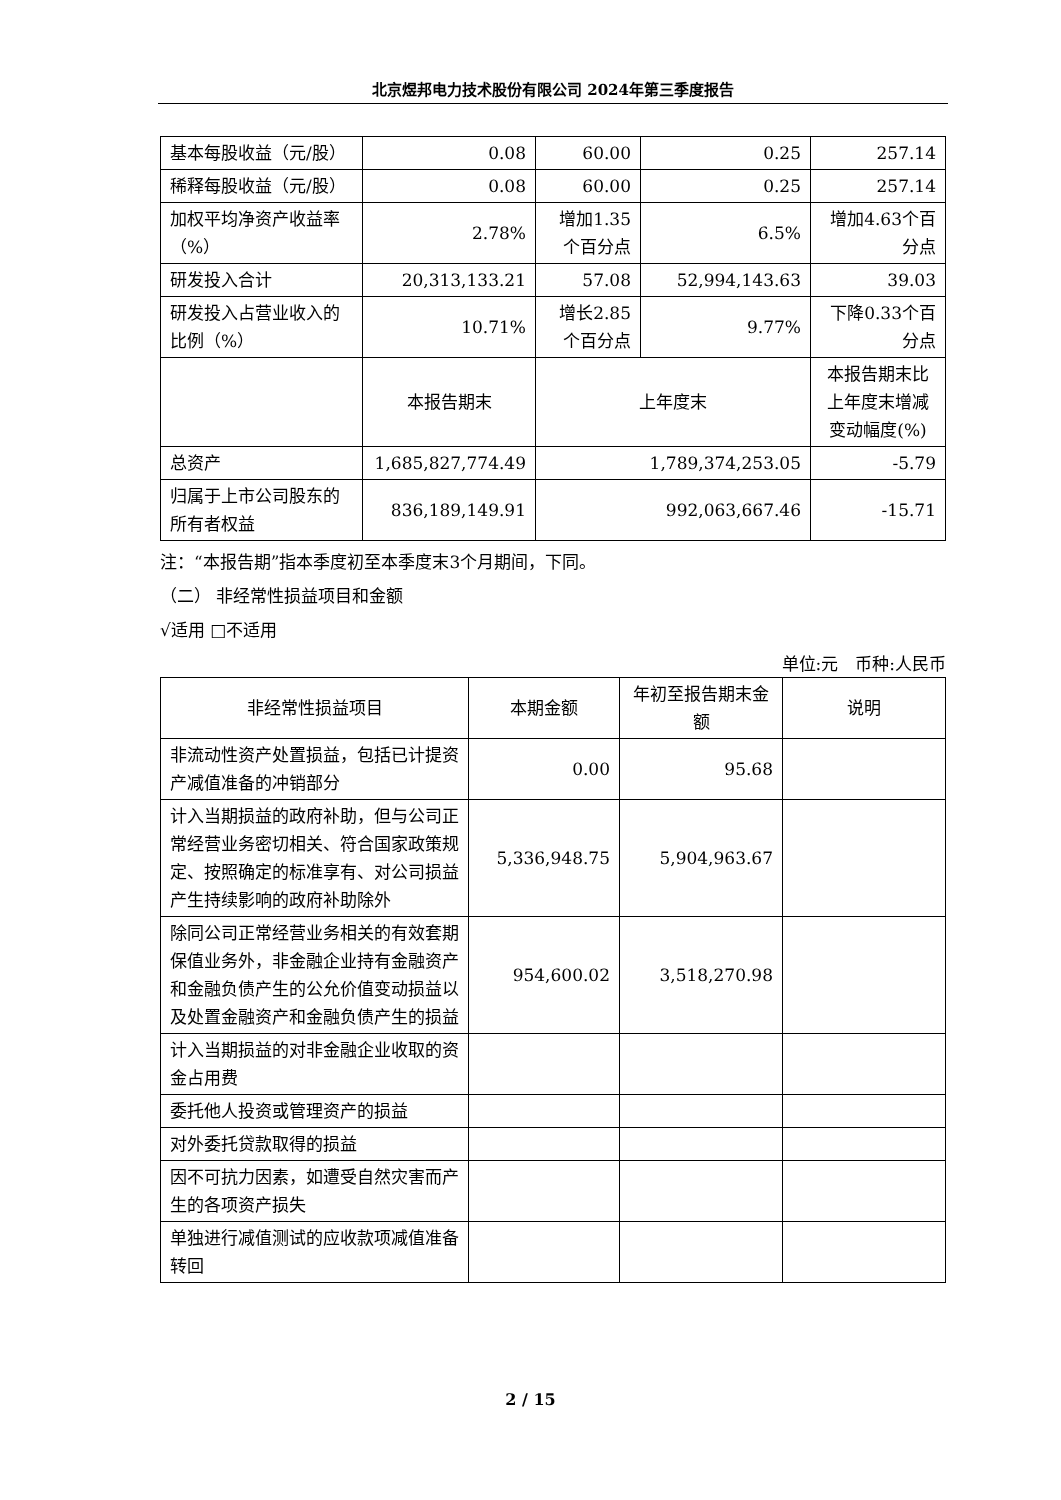北京煜邦电力技术股份有限公司 2024年第三季度报告
| 基本每股收益（元/股） | 0.08 | 60.00 | 0.25 | 257.14 |
| 稀释每股收益（元/股） | 0.08 | 60.00 | 0.25 | 257.14 |
| 加权平均净资产收益率（%） | 2.78% | 增加1.35个百分点 | 6.5% | 增加4.63个百分点 |
| 研发投入合计 | 20,313,133.21 | 57.08 | 52,994,143.63 | 39.03 |
| 研发投入占营业收入的比例（%） | 10.71% | 增长2.85个百分点 | 9.77% | 下降0.33个百分点 |
| | 本报告期末 | 上年度末 | | 本报告期末比上年度末增减变动幅度(%) |
| 总资产 | 1,685,827,774.49 | 1,789,374,253.05 | | -5.79 |
| 归属于上市公司股东的所有者权益 | 836,189,149.91 | 992,063,667.46 | | -15.71 |
注：“本报告期”指本季度初至本季度末3个月期间，下同。
（二） 非经常性损益项目和金额
√适用 □不适用
单位:元　币种:人民币
| 非经常性损益项目 | 本期金额 | 年初至报告期末金额 | 说明 |
| 非流动性资产处置损益，包括已计提资产减值准备的冲销部分 | 0.00 | 95.68 | |
| 计入当期损益的政府补助，但与公司正常经营业务密切相关、符合国家政策规定、按照确定的标准享有、对公司损益产生持续影响的政府补助除外 | 5,336,948.75 | 5,904,963.67 | |
| 除同公司正常经营业务相关的有效套期保值业务外，非金融企业持有金融资产和金融负债产生的公允价值变动损益以及处置金融资产和金融负债产生的损益 | 954,600.02 | 3,518,270.98 | |
| 计入当期损益的对非金融企业收取的资金占用费 | | | |
| 委托他人投资或管理资产的损益 | | | |
| 对外委托贷款取得的损益 | | | |
| 因不可抗力因素，如遭受自然灾害而产生的各项资产损失 | | | |
| 单独进行减值测试的应收款项减值准备转回 | | | |
2 / 15